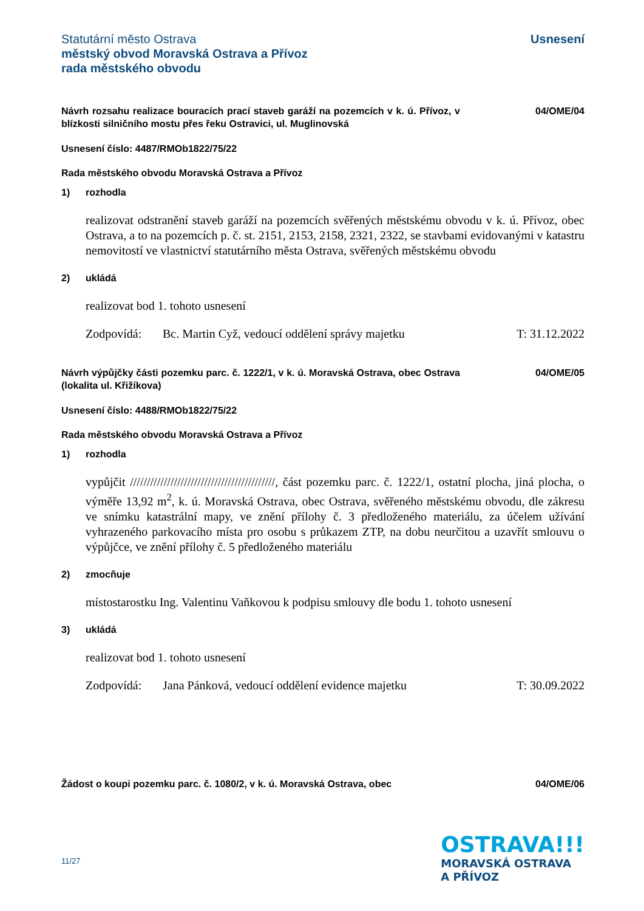Statutární město Ostrava
městský obvod Moravská Ostrava a Přívoz
rada městského obvodu
Usnesení
Návrh rozsahu realizace bouracích prací staveb garáží na pozemcích v k. ú. Přívoz, v blízkosti silničního mostu přes řeku Ostravici, ul. Muglinovská
04/OME/04
Usnesení číslo: 4487/RMOb1822/75/22
Rada městského obvodu Moravská Ostrava a Přívoz
1) rozhodla
realizovat odstranění staveb garáží na pozemcích svěřených městskému obvodu v k. ú. Přívoz, obec Ostrava, a to na pozemcích p. č. st. 2151, 2153, 2158, 2321, 2322, se stavbami evidovanými v katastru nemovitostí ve vlastnictví statutárního města Ostrava, svěřených městskému obvodu
2) ukládá
realizovat bod 1. tohoto usnesení
Zodpovídá: Bc. Martin Cyž, vedoucí oddělení správy majetku
T: 31.12.2022
Návrh výpůjčky části pozemku parc. č. 1222/1, v k. ú. Moravská Ostrava, obec Ostrava (lokalita ul. Křižíkova)
04/OME/05
Usnesení číslo: 4488/RMOb1822/75/22
Rada městského obvodu Moravská Ostrava a Přívoz
1) rozhodla
vypůjčit ///////////////////////////////////////////, část pozemku parc. č. 1222/1, ostatní plocha, jiná plocha, o výměře 13,92 m<sup>2</sup>, k. ú. Moravská Ostrava, obec Ostrava, svěřeného městskému obvodu, dle zákresu ve snímku katastrální mapy, ve znění přílohy č. 3 předloženého materiálu, za účelem užívání vyhrazeného parkovacího místa pro osobu s průkazem ZTP, na dobu neurčitou a uzavřít smlouvu o výpůjčce, ve znění přílohy č. 5 předloženého materiálu
2) zmocňuje
místostarostku Ing. Valentinu Vaňkovou k podpisu smlouvy dle bodu 1. tohoto usnesení
3) ukládá
realizovat bod 1. tohoto usnesení
Zodpovídá: Jana Pánková, vedoucí oddělení evidence majetku
T: 30.09.2022
Žádost o koupi pozemku parc. č. 1080/2, v k. ú. Moravská Ostrava, obec
04/OME/06
11/27
OSTRAVA!!!
MORAVSKÁ OSTRAVA
A PŘÍVOZ